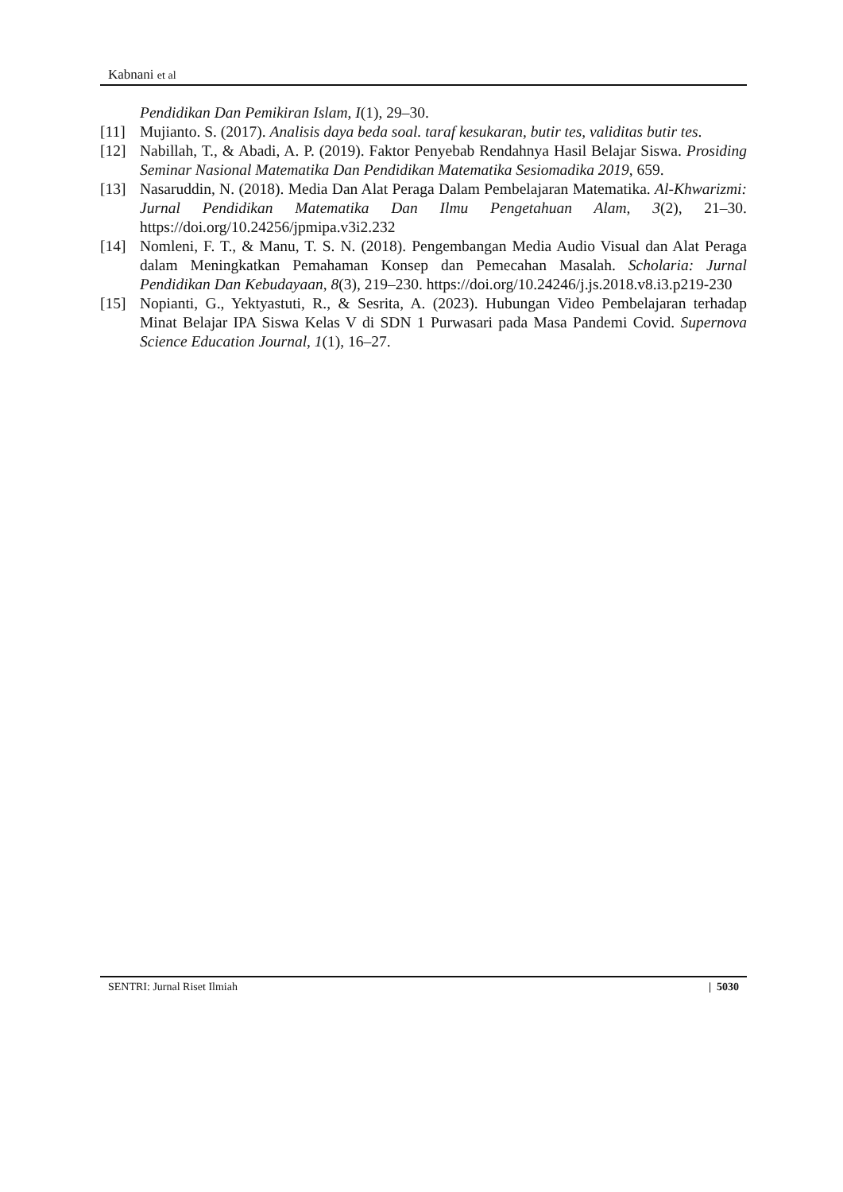Kabnani et al
Pendidikan Dan Pemikiran Islam, I(1), 29–30.
[11] Mujianto. S. (2017). Analisis daya beda soal. taraf kesukaran, butir tes, validitas butir tes.
[12] Nabillah, T., & Abadi, A. P. (2019). Faktor Penyebab Rendahnya Hasil Belajar Siswa. Prosiding Seminar Nasional Matematika Dan Pendidikan Matematika Sesiomadika 2019, 659.
[13] Nasaruddin, N. (2018). Media Dan Alat Peraga Dalam Pembelajaran Matematika. Al-Khwarizmi: Jurnal Pendidikan Matematika Dan Ilmu Pengetahuan Alam, 3(2), 21–30. https://doi.org/10.24256/jpmipa.v3i2.232
[14] Nomleni, F. T., & Manu, T. S. N. (2018). Pengembangan Media Audio Visual dan Alat Peraga dalam Meningkatkan Pemahaman Konsep dan Pemecahan Masalah. Scholaria: Jurnal Pendidikan Dan Kebudayaan, 8(3), 219–230. https://doi.org/10.24246/j.js.2018.v8.i3.p219-230
[15] Nopianti, G., Yektyastuti, R., & Sesrita, A. (2023). Hubungan Video Pembelajaran terhadap Minat Belajar IPA Siswa Kelas V di SDN 1 Purwasari pada Masa Pandemi Covid. Supernova Science Education Journal, 1(1), 16–27.
SENTRI: Jurnal Riset Ilmiah | 5030